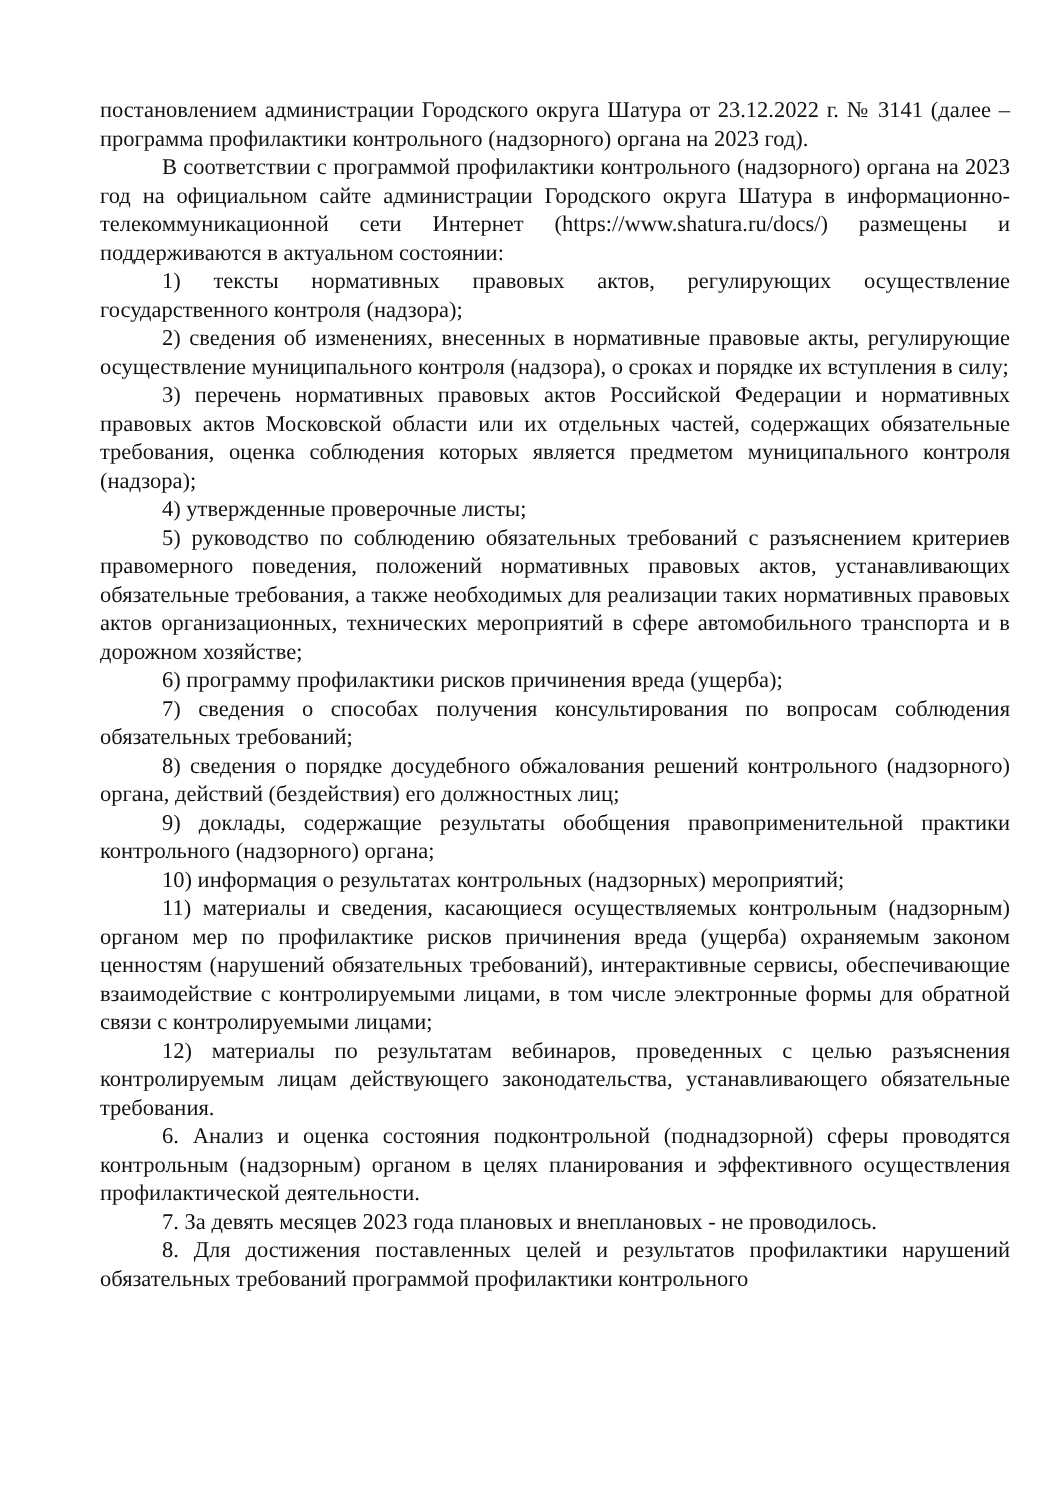постановлением администрации Городского округа Шатура от 23.12.2022 г. № 3141 (далее – программа профилактики контрольного (надзорного) органа на 2023 год).
В соответствии с программой профилактики контрольного (надзорного) органа на 2023 год на официальном сайте администрации Городского округа Шатура в информационно-телекоммуникационной сети Интернет (https://www.shatura.ru/docs/) размещены и поддерживаются в актуальном состоянии:
1) тексты нормативных правовых актов, регулирующих осуществление государственного контроля (надзора);
2) сведения об изменениях, внесенных в нормативные правовые акты, регулирующие осуществление муниципального контроля (надзора), о сроках и порядке их вступления в силу;
3) перечень нормативных правовых актов Российской Федерации и нормативных правовых актов Московской области или их отдельных частей, содержащих обязательные требования, оценка соблюдения которых является предметом муниципального контроля (надзора);
4) утвержденные проверочные листы;
5) руководство по соблюдению обязательных требований с разъяснением критериев правомерного поведения, положений нормативных правовых актов, устанавливающих обязательные требования, а также необходимых для реализации таких нормативных правовых актов организационных, технических мероприятий в сфере автомобильного транспорта и в дорожном хозяйстве;
6) программу профилактики рисков причинения вреда (ущерба);
7) сведения о способах получения консультирования по вопросам соблюдения обязательных требований;
8) сведения о порядке досудебного обжалования решений контрольного (надзорного) органа, действий (бездействия) его должностных лиц;
9) доклады, содержащие результаты обобщения правоприменительной практики контрольного (надзорного) органа;
10) информация о результатах контрольных (надзорных) мероприятий;
11) материалы и сведения, касающиеся осуществляемых контрольным (надзорным) органом мер по профилактике рисков причинения вреда (ущерба) охраняемым законом ценностям (нарушений обязательных требований), интерактивные сервисы, обеспечивающие взаимодействие с контролируемыми лицами, в том числе электронные формы для обратной связи с контролируемыми лицами;
12) материалы по результатам вебинаров, проведенных с целью разъяснения контролируемым лицам действующего законодательства, устанавливающего обязательные требования.
6. Анализ и оценка состояния подконтрольной (поднадзорной) сферы проводятся контрольным (надзорным) органом в целях планирования и эффективного осуществления профилактической деятельности.
7. За девять месяцев 2023 года плановых и внеплановых - не проводилось.
8. Для достижения поставленных целей и результатов профилактики нарушений обязательных требований программой профилактики контрольного